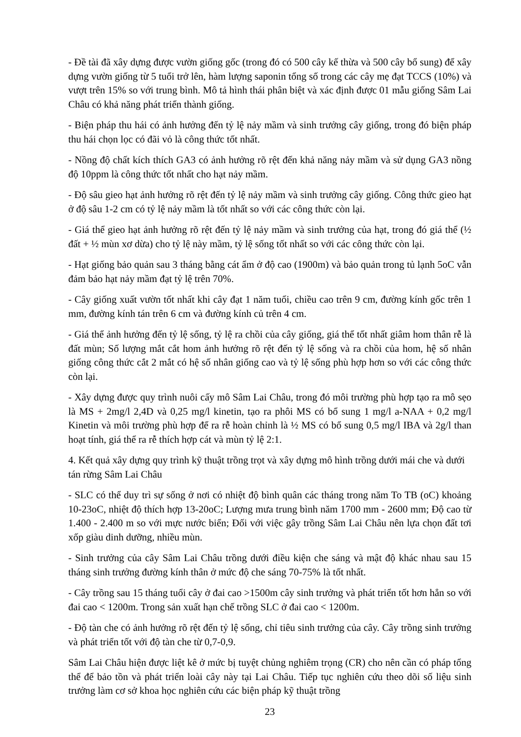- Đề tài đã xây dựng được vườn giống gốc (trong đó có 500 cây kế thừa và 500 cây bổ sung) để xây dựng vườn giống từ 5 tuổi trở lên, hàm lượng saponin tổng số trong các cây mẹ đạt TCCS (10%) và vượt trên 15% so với trung bình. Mô tả hình thái phân biệt và xác định được 01 mẫu giống Sâm Lai Châu có khả năng phát triển thành giống.
- Biện pháp thu hái có ảnh hưởng đến tỷ lệ nảy mầm và sinh trưởng cây giống, trong đó biện pháp thu hái chọn lọc có đãi vỏ là công thức tốt nhất.
- Nồng độ chất kích thích GA3 có ảnh hưởng rõ rệt đến khả năng nảy mầm và sử dụng GA3 nồng độ 10ppm là công thức tốt nhất cho hạt nảy mầm.
- Độ sâu gieo hạt ảnh hưởng rõ rệt đến tỷ lệ nảy mầm và sinh trưởng cây giống. Công thức gieo hạt ở độ sâu 1-2 cm có tỷ lệ nảy mầm là tốt nhất so với các công thức còn lại.
- Giá thể gieo hạt ảnh hưởng rõ rệt đến tỷ lệ nảy mầm và sinh trưởng của hạt, trong đó giá thể (½ đất + ½ mùn xơ dừa) cho tỷ lệ này mầm, tỷ lệ sống tốt nhất so với các công thức còn lại.
- Hạt giống bảo quản sau 3 tháng bằng cát ẩm ở độ cao (1900m) và bảo quản trong tủ lạnh 5oC vẫn đảm bảo hạt nảy mầm đạt tỷ lệ trên 70%.
- Cây giống xuất vườn tốt nhất khi cây đạt 1 năm tuổi, chiều cao trên 9 cm, đường kính gốc trên 1 mm, đường kính tán trên 6 cm và đường kính củ trên 4 cm.
- Giá thể ảnh hưởng đến tỷ lệ sống, tỷ lệ ra chồi của cây giống, giá thể tốt nhất giâm hom thân rễ là đất mùn; Số lượng mắt cắt hom ảnh hưởng rõ rệt đến tỷ lệ sống và ra chồi của hom, hệ số nhân giống công thức cắt 2 mắt có hệ số nhân giống cao và tỷ lệ sống phù hợp hơn so với các công thức còn lại.
- Xây dựng được quy trình nuôi cấy mô Sâm Lai Châu, trong đó môi trường phù hợp tạo ra mô sẹo là MS + 2mg/l 2,4D và 0,25 mg/l kinetin, tạo ra phôi MS có bổ sung 1 mg/l a-NAA + 0,2 mg/l Kinetin và môi trường phù hợp để ra rễ hoàn chỉnh là ½ MS có bổ sung 0,5 mg/l IBA và 2g/l than hoạt tính, giá thể ra rễ thích hợp cát và mùn tỷ lệ 2:1.
4. Kết quả xây dựng quy trình kỹ thuật trồng trọt và xây dựng mô hình trồng dưới mái che và dưới tán rừng Sâm Lai Châu
- SLC có thể duy trì sự sống ở nơi có nhiệt độ bình quân các tháng trong năm To TB (oC) khoảng 10-23oC, nhiệt độ thích hợp 13-20oC; Lượng mưa trung bình năm 1700 mm - 2600 mm; Độ cao từ 1.400 - 2.400 m so với mực nước biển; Đối với việc gây trồng Sâm Lai Châu nên lựa chọn đất tơi xốp giàu dinh dưỡng, nhiều mùn.
- Sinh trưởng của cây Sâm Lai Châu trồng dưới điều kiện che sáng và mật độ khác nhau sau 15 tháng sinh trưởng đường kính thân ở mức độ che sáng 70-75% là tốt nhất.
- Cây trồng sau 15 tháng tuổi cây ở đai cao >1500m cây sinh trưởng và phát triển tốt hơn hẳn so với đai cao < 1200m. Trong sản xuất hạn chế trồng SLC ở đai cao < 1200m.
- Độ tàn che có ảnh hưởng rõ rệt đến tỷ lệ sống, chỉ tiêu sinh trưởng của cây. Cây trồng sinh trưởng và phát triển tốt với độ tàn che từ 0,7-0,9.
Sâm Lai Châu hiện được liệt kê ở mức bị tuyệt chủng nghiêm trọng (CR) cho nên cần có pháp tổng thể để bảo tồn và phát triển loài cây này tại Lai Châu. Tiếp tục nghiên cứu theo dõi số liệu sinh trưởng làm cơ sở khoa học nghiên cứu các biện pháp kỹ thuật trồng
23